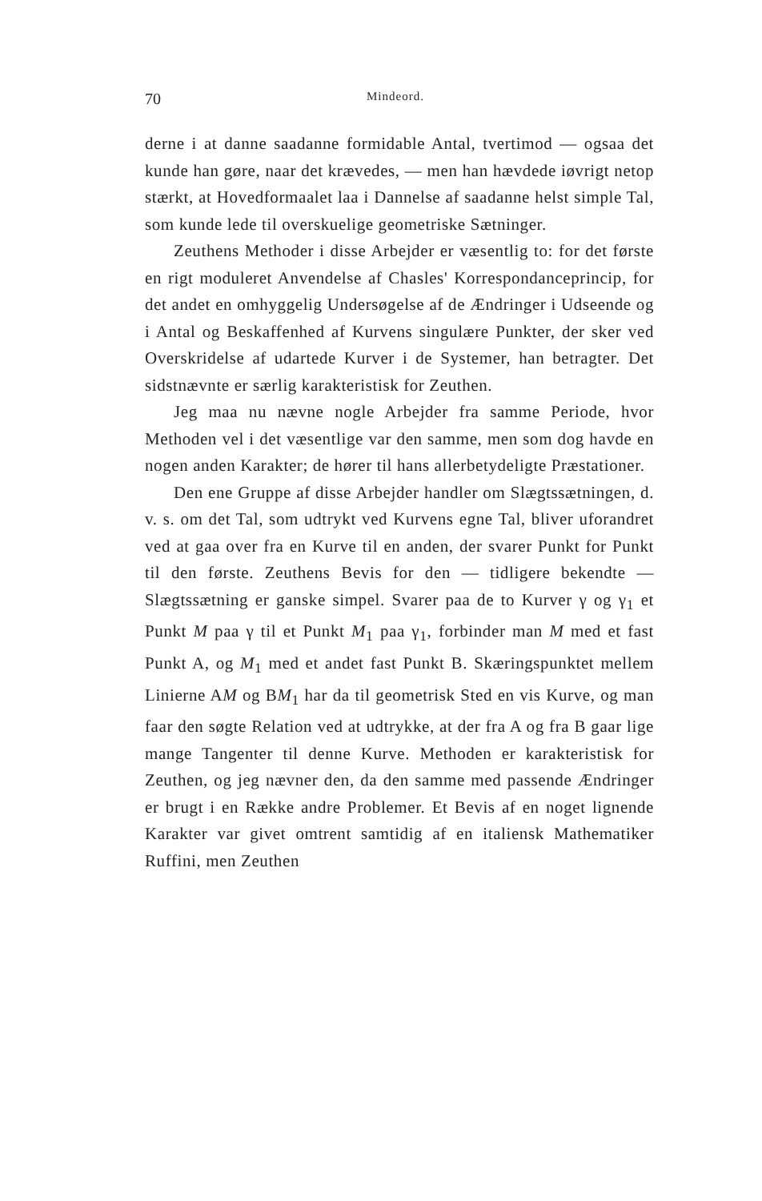70 Mindeord.
derne i at danne saadanne formidable Antal, tvertimod — ogsaa det kunde han gøre, naar det krævedes, — men han hævdede iøvrigt netop stærkt, at Hovedformaalet laa i Dannelse af saadanne helst simple Tal, som kunde lede til overskuelige geometriske Sætninger.
Zeuthens Methoder i disse Arbejder er væsentlig to: for det første en rigt moduleret Anvendelse af Chasles' Korrespondanceprincip, for det andet en omhyggelig Undersøgelse af de Ændringer i Udseende og i Antal og Beskaffenhed af Kurvens singulære Punkter, der sker ved Overskridelse af udartede Kurver i de Systemer, han betragter. Det sidstnævnte er særlig karakteristisk for Zeuthen.
Jeg maa nu nævne nogle Arbejder fra samme Periode, hvor Methoden vel i det væsentlige var den samme, men som dog havde en nogen anden Karakter; de hører til hans allerbetydeligte Præstationer.
Den ene Gruppe af disse Arbejder handler om Slægtssætningen, d. v. s. om det Tal, som udtrykt ved Kurvens egne Tal, bliver uforandret ved at gaa over fra en Kurve til en anden, der svarer Punkt for Punkt til den første. Zeuthens Bevis for den — tidligere bekendte — Slægtssætning er ganske simpel. Svarer paa de to Kurver γ og γ<sub>1</sub> et Punkt M paa γ til et Punkt M<sub>1</sub> paa γ<sub>1</sub>, forbinder man M med et fast Punkt A, og M<sub>1</sub> med et andet fast Punkt B. Skæringspunktet mellem Linierne AM og BM<sub>1</sub> har da til geometrisk Sted en vis Kurve, og man faar den søgte Relation ved at udtrykke, at der fra A og fra B gaar lige mange Tangenter til denne Kurve. Methoden er karakteristisk for Zeuthen, og jeg nævner den, da den samme med passende Ændringer er brugt i en Række andre Problemer. Et Bevis af en noget lignende Karakter var givet omtrent samtidig af en italiensk Mathematiker Ruffini, men Zeuthen